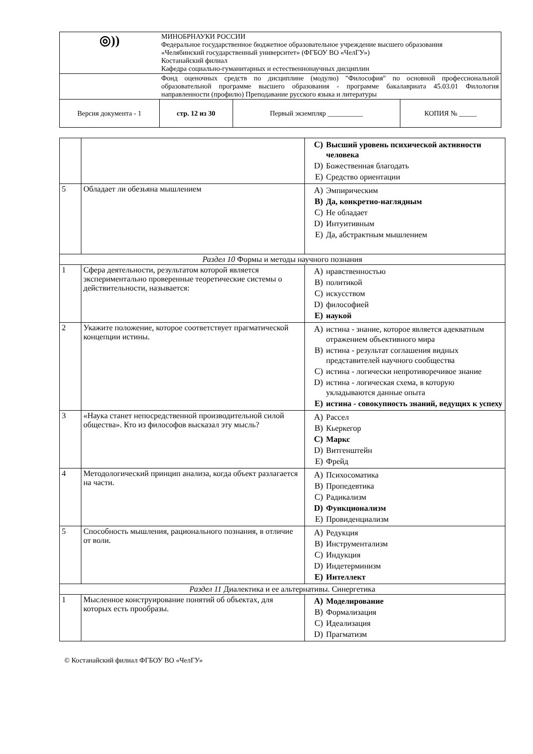| ◎)) | МИНОБРНАУКИ РОССИИ Федеральное государственное бюджетное образовательное учреждение высшего образования «Челябинский государственный университет» (ФГБОУ ВО «ЧелГУ») Костанайский филиал Кафедра социально-гуманитарных и естественнонаучных дисциплин | | |
| | Фонд оценочных средств по дисциплине (модулю) "Философия" по основной профессиональной образовательной программе высшего образования - программе бакалавриата 45.03.01 Филология направленности (профилю) Преподавание русского языка и литературы | | |
| Версия документа - 1 | стр. 12 из 30 | Первый экземпляр __________ | КОПИЯ № _____ |
| | | C) Высший уровень психической активности человека D) Божественная благодать E) Средство ориентации |
| 5 | Обладает ли обезьяна мышлением | A) Эмпирическим B) Да, конкретно-наглядным C) Не обладает D) Интуитивным E) Да, абстрактным мышлением |
| Раздел 10 Формы и методы научного познания | | |
| 1 | Сфера деятельности, результатом которой является экспериментально проверенные теоретические системы о действительности, называется: | A) нравственностью B) политикой C) искусством D) философией E) наукой |
| 2 | Укажите положение, которое соответствует прагматической концепции истины. | A) истина - знание, которое является адекватным отражением объективного мира B) истина - результат соглашения видных представителей научного сообщества C) истина - логически непротиворечивое знание D) истина - логическая схема, в которую укладываются данные опыта E) истина - совокупность знаний, ведущих к успеху |
| 3 | «Наука станет непосредственной производительной силой общества». Кто из философов высказал эту мысль? | A) Рассел B) Кьеркегор C) Маркс D) Витгенштейн E) Фрейд |
| 4 | Методологический принцип анализа, когда объект разлагается на части. | A) Психосоматика B) Пропедевтика C) Радикализм D) Функционализм E) Провиденциализм |
| 5 | Способность мышления, рационального познания, в отличие от воли. | A) Редукция B) Инструментализм C) Индукция D) Индетерминизм E) Интеллект |
| Раздел 11 Диалектика и ее альтернативы. Синергетика | | |
| 1 | Мысленное конструирование понятий об объектах, для которых есть прообразы. | A) Моделирование B) Формализация C) Идеализация D) Прагматизм |
© Костанайский филиал ФГБОУ ВО «ЧелГУ»